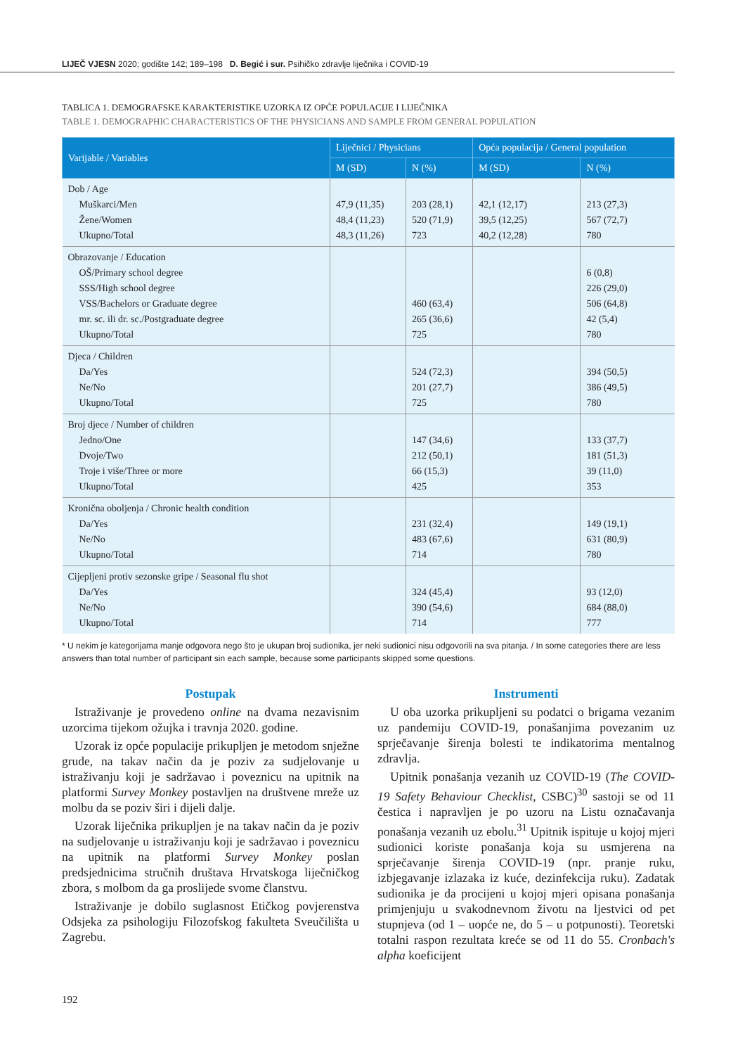LIJEČ VJESN 2020; godište 142; 189–198 D. Begić i sur. Psihičko zdravlje liječnika i COVID-19
TABLICA 1. DEMOGRAFSKE KARAKTERISTIKE UZORKA IZ OPĆE POPULACIJE I LIJEČNIKA
TABLE 1. DEMOGRAPHIC CHARACTERISTICS OF THE PHYSICIANS AND SAMPLE FROM GENERAL POPULATION
| Varijable / Variables | Liječnici / Physicians | | Opća populacija / General population | |
| --- | --- | --- | --- | --- |
| | M (SD) | N (%) | M (SD) | N (%) |
| Dob / Age Muškarci/Men Žene/Women Ukupno/Total | 47,9 (11,35) 48,4 (11,23) 48,3 (11,26) | 203 (28,1) 520 (71,9) 723 | 42,1 (12,17) 39,5 (12,25) 40,2 (12,28) | 213 (27,3) 567 (72,7) 780 |
| Obrazovanje / Education OŠ/Primary school degree SSS/High school degree VSS/Bachelors or Graduate degree mr. sc. ili dr. sc./Postgraduate degree Ukupno/Total | | 460 (63,4) 265 (36,6) 725 | | 6 (0,8) 226 (29,0) 506 (64,8) 42 (5,4) 780 |
| Djeca / Children Da/Yes Ne/No Ukupno/Total | | 524 (72,3) 201 (27,7) 725 | | 394 (50,5) 386 (49,5) 780 |
| Broj djece / Number of children Jedno/One Dvoje/Two Troje i više/Three or more Ukupno/Total | | 147 (34,6) 212 (50,1) 66 (15,3) 425 | | 133 (37,7) 181 (51,3) 39 (11,0) 353 |
| Kronična oboljenja / Chronic health condition Da/Yes Ne/No Ukupno/Total | | 231 (32,4) 483 (67,6) 714 | | 149 (19,1) 631 (80,9) 780 |
| Cijepljeni protiv sezonske gripe / Seasonal flu shot Da/Yes Ne/No Ukupno/Total | | 324 (45,4) 390 (54,6) 714 | | 93 (12,0) 684 (88,0) 777 |
* U nekim je kategorijama manje odgovora nego što je ukupan broj sudionika, jer neki sudionici nisu odgovorili na sva pitanja. / In some categories there are less answers than total number of participant sin each sample, because some participants skipped some questions.
Postupak
Istraživanje je provedeno online na dvama nezavisnim uzorcima tijekom ožujka i travnja 2020. godine.
Uzorak iz opće populacije prikupljen je metodom snježne grude, na takav način da je poziv za sudjelovanje u istraživanju koji je sadržavao i poveznicu na upitnik na platformi Survey Monkey postavljen na društvene mreže uz molbu da se poziv širi i dijeli dalje.
Uzorak liječnika prikupljen je na takav način da je poziv na sudjelovanje u istraživanju koji je sadržavao i poveznicu na upitnik na platformi Survey Monkey poslan predsjednicima stručnih društava Hrvatskoga liječničkog zbora, s molbom da ga proslijede svome članstvu.
Istraživanje je dobilo suglasnost Etičkog povjerenstva Odsjeka za psihologiju Filozofskog fakulteta Sveučilišta u Zagrebu.
Instrumenti
U oba uzorka prikupljeni su podatci o brigama vezanim uz pandemiju COVID-19, ponašanjima povezanim uz sprječavanje širenja bolesti te indikatorima mentalnog zdravlja.
Upitnik ponašanja vezanih uz COVID-19 (The COVID-19 Safety Behaviour Checklist, CSBC)<sup>30</sup> sastoji se od 11 čestica i napravljen je po uzoru na Listu označavanja ponašanja vezanih uz ebolu.<sup>31</sup> Upitnik ispituje u kojoj mjeri sudionici koriste ponašanja koja su usmjerena na sprječavanje širenja COVID-19 (npr. pranje ruku, izbjegavanje izlazaka iz kuće, dezinfekcija ruku). Zadatak sudionika je da procijeni u kojoj mjeri opisana ponašanja primjenjuju u svakodnevnom životu na ljestvici od pet stupnjeva (od 1 – uopće ne, do 5 – u potpunosti). Teoretski totalni raspon rezultata kreće se od 11 do 55. Cronbach's alpha koeficijent
192